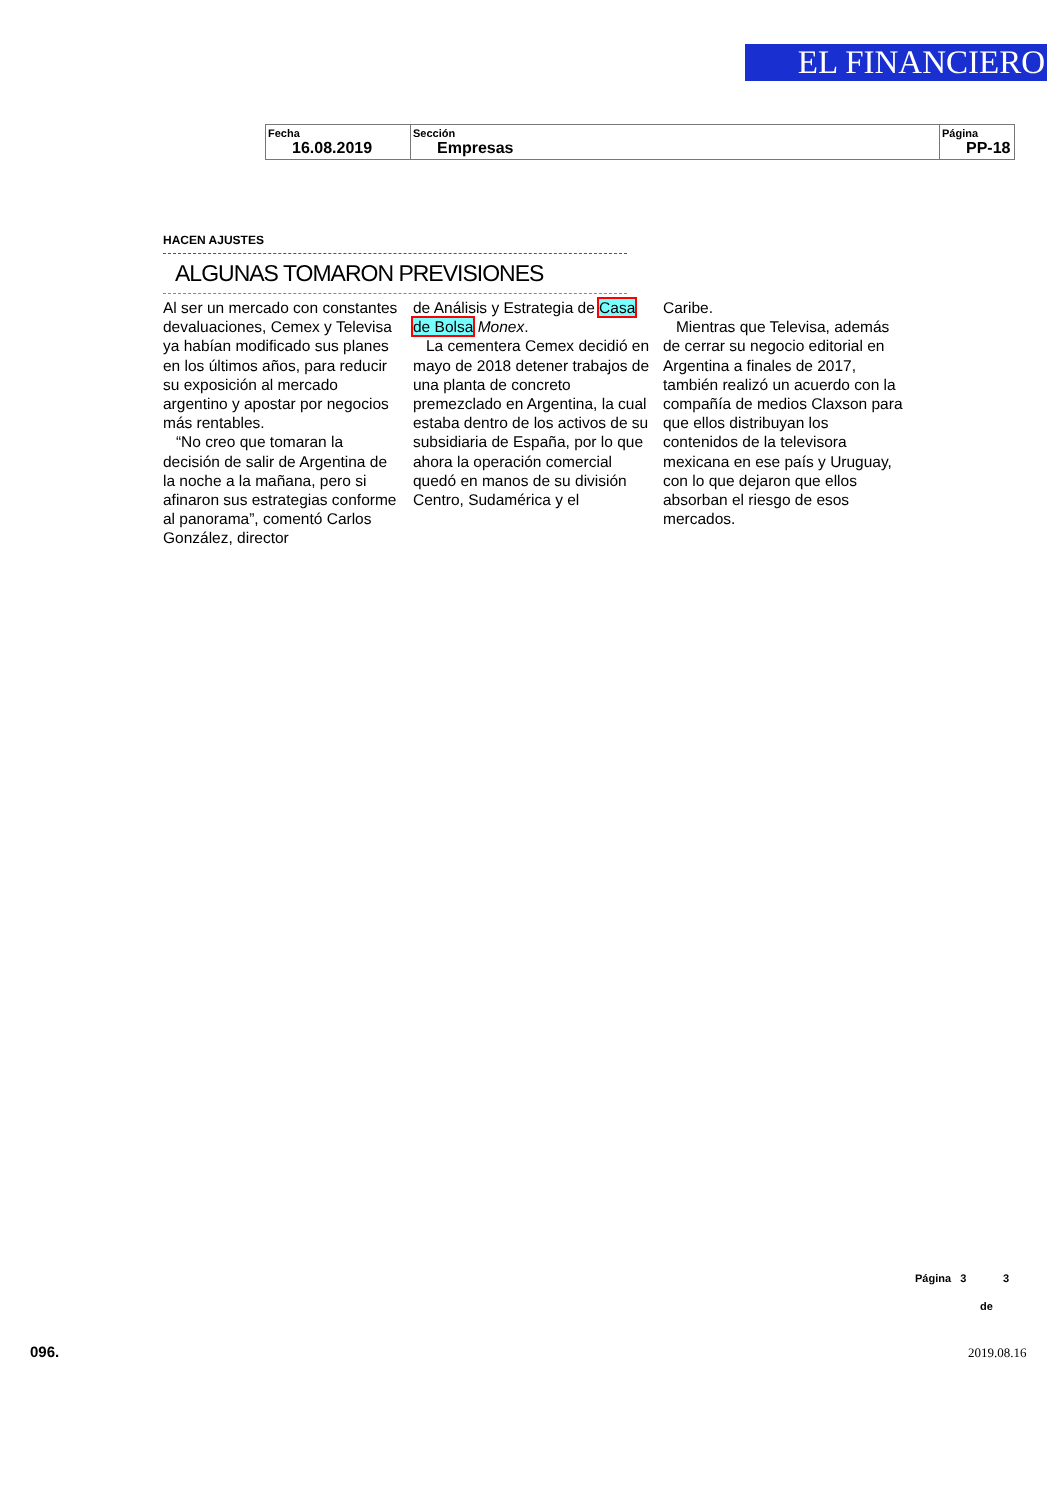EL FINANCIERO
| Fecha 16.08.2019 | Sección Empresas | Página PP-18 |
HACEN AJUSTES
ALGUNAS TOMARON PREVISIONES
Al ser un mercado con constantes devaluaciones, Cemex y Televisa ya habían modificado sus planes en los últimos años, para reducir su exposición al mercado argentino y apostar por negocios más rentables.
“No creo que tomaran la decisión de salir de Argentina de la noche a la mañana, pero si afinaron sus estrategias conforme al panorama”, comentó Carlos González, director
de Análisis y Estrategia de Casa de Bolsa Monex.
La cementera Cemex decidió en mayo de 2018 detener trabajos de una planta de concreto premezclado en Argentina, la cual estaba dentro de los activos de su subsidiaria de España, por lo que ahora la operación comercial quedó en manos de su división Centro, Sudamérica y el
Caribe.
Mientras que Televisa, además de cerrar su negocio editorial en Argentina a finales de 2017, también realizó un acuerdo con la compañía de medios Claxson para que ellos distribuyan los contenidos de la televisora mexicana en ese país y Uruguay, con lo que dejaron que ellos absorban el riesgo de esos mercados.
Página 3 3
de
096. 2019.08.16